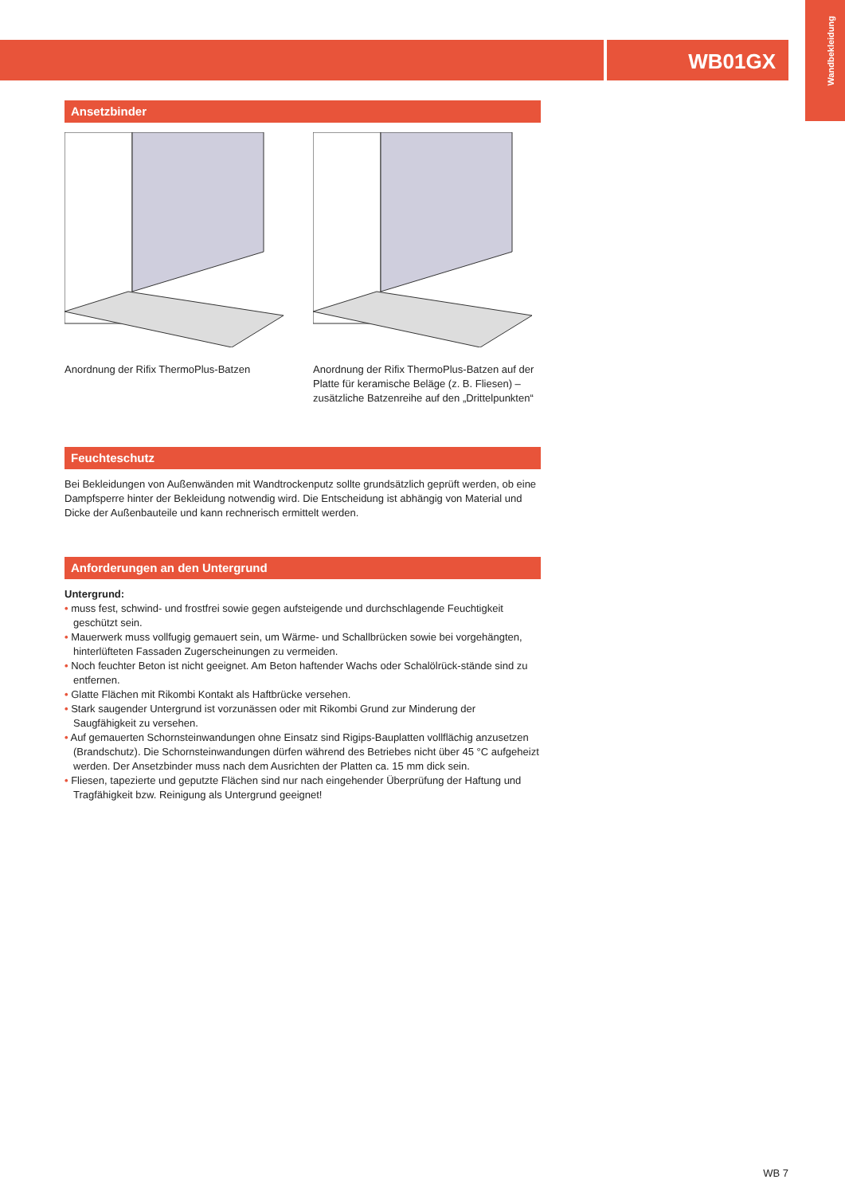Wandbekleidung
WB01GX
Ansetzbinder
Anordnung der Rifix ThermoPlus-Batzen
Anordnung der Rifix ThermoPlus-Batzen auf der Platte für keramische Beläge (z. B. Fliesen) – zusätzliche Batzenreihe auf den „Drittelpunkten“
Feuchteschutz
Bei Bekleidungen von Außenwänden mit Wandtrockenputz sollte grundsätzlich geprüft werden, ob eine Dampfsperre hinter der Bekleidung notwendig wird. Die Entscheidung ist abhängig von Material und Dicke der Außenbauteile und kann rechnerisch ermittelt werden.
Anforderungen an den Untergrund
Untergrund:
• muss fest, schwind- und frostfrei sowie gegen aufsteigende und durchschlagende Feuchtigkeit geschützt sein.
• Mauerwerk muss vollfugig gemauert sein, um Wärme- und Schallbrücken sowie bei vorgehängten, hinterlüfteten Fassaden Zugerscheinungen zu vermeiden.
• Noch feuchter Beton ist nicht geeignet. Am Beton haftender Wachs oder Schalölrück-stände sind zu entfernen.
• Glatte Flächen mit Rikombi Kontakt als Haftbrücke versehen.
• Stark saugender Untergrund ist vorzunässen oder mit Rikombi Grund zur Minderung der Saugfähigkeit zu versehen.
• Auf gemauerten Schornsteinwandungen ohne Einsatz sind Rigips-Bauplatten vollflächig anzusetzen (Brandschutz). Die Schornsteinwandungen dürfen während des Betriebes nicht über 45 °C aufgeheizt werden. Der Ansetzbinder muss nach dem Ausrichten der Platten ca. 15 mm dick sein.
• Fliesen, tapezierte und geputzte Flächen sind nur nach eingehender Überprüfung der Haftung und Tragfähigkeit bzw. Reinigung als Untergrund geeignet!
WB 7